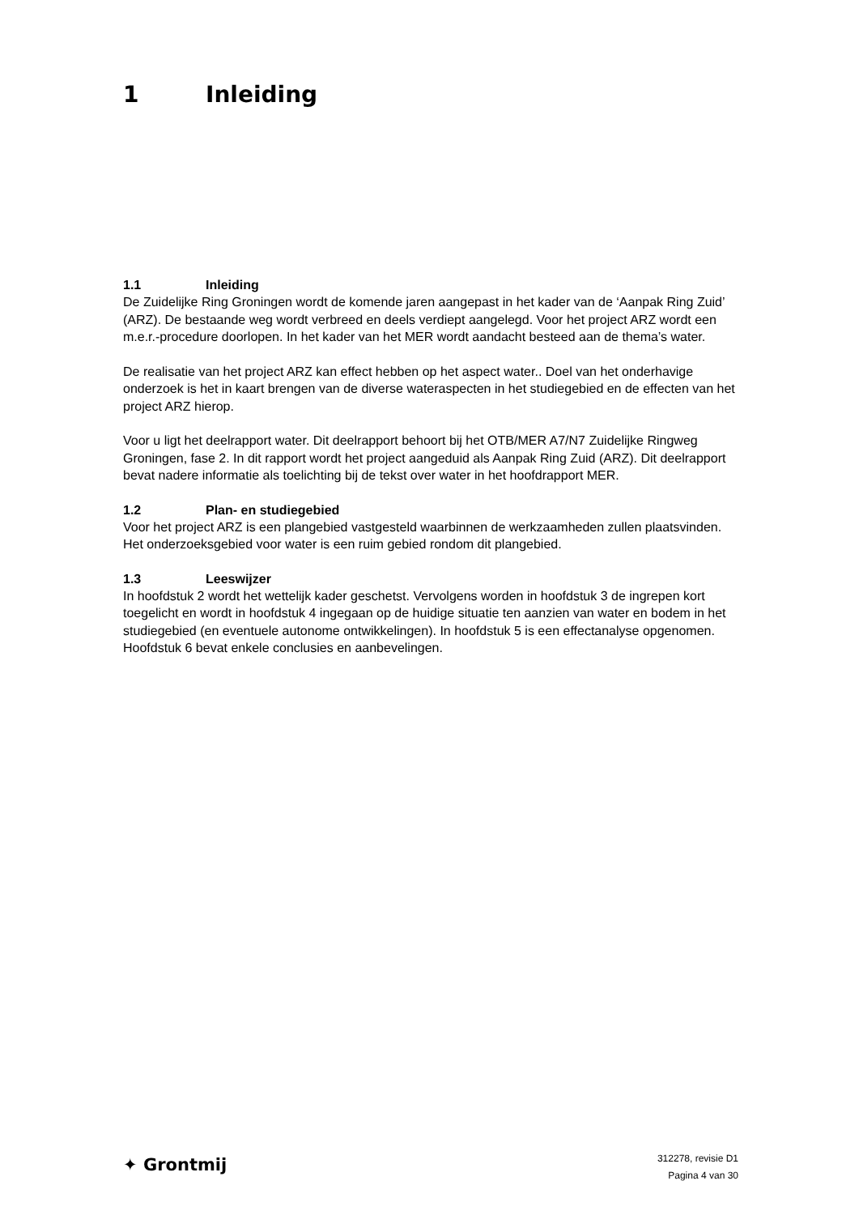1 Inleiding
1.1 Inleiding
De Zuidelijke Ring Groningen wordt de komende jaren aangepast in het kader van de ‘Aanpak Ring Zuid’ (ARZ). De bestaande weg wordt verbreed en deels verdiept aangelegd. Voor het project ARZ wordt een m.e.r.-procedure doorlopen. In het kader van het MER wordt aandacht besteed aan de thema’s water.
De realisatie van het project ARZ kan effect hebben op het aspect water.. Doel van het onderhavige onderzoek is het in kaart brengen van de diverse wateraspecten in het studiegebied en de effecten van het project ARZ hierop.
Voor u ligt het deelrapport water. Dit deelrapport behoort bij het OTB/MER A7/N7 Zuidelijke Ringweg Groningen, fase 2. In dit rapport wordt het project aangeduid als Aanpak Ring Zuid (ARZ). Dit deelrapport bevat nadere informatie als toelichting bij de tekst over water in het hoofdrapport MER.
1.2 Plan- en studiegebied
Voor het project ARZ is een plangebied vastgesteld waarbinnen de werkzaamheden zullen plaatsvinden. Het onderzoeksgebied voor water is een ruim gebied rondom dit plangebied.
1.3 Leeswijzer
In hoofdstuk 2 wordt het wettelijk kader geschetst. Vervolgens worden in hoofdstuk 3 de ingrepen kort toegelicht en wordt in hoofdstuk 4 ingegaan op de huidige situatie ten aanzien van water en bodem in het studiegebied (en eventuele autonome ontwikkelingen). In hoofdstuk 5 is een effectanalyse opgenomen. Hoofdstuk 6 bevat enkele conclusies en aanbevelingen.
✦ Grontmij
312278, revisie D1
Pagina 4 van 30